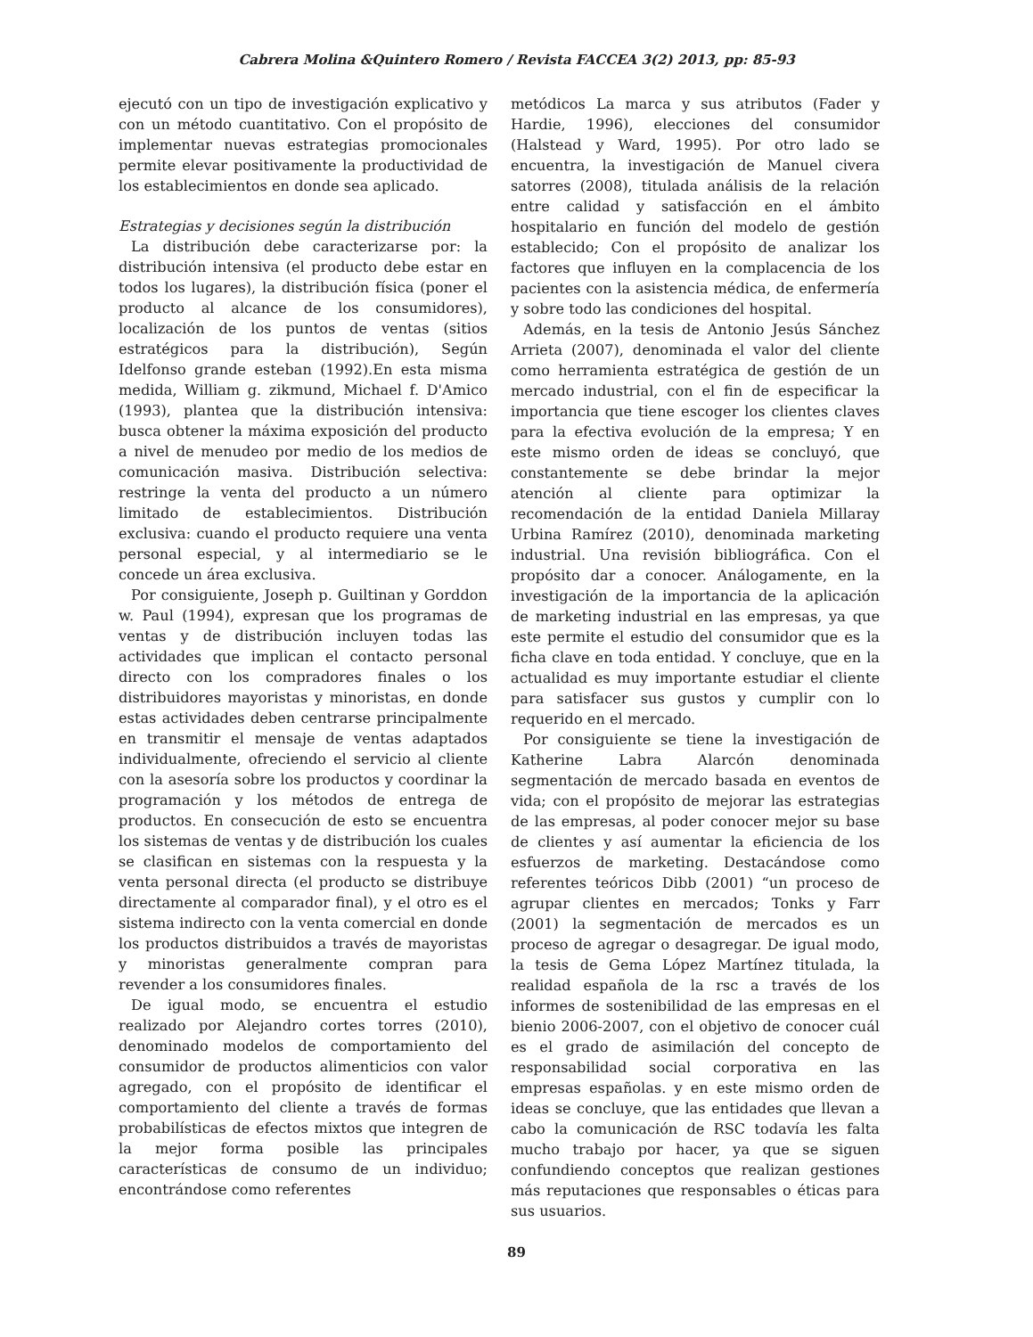Cabrera Molina &Quintero Romero / Revista FACCEA 3(2) 2013, pp: 85-93
ejecutó con un tipo de investigación explicativo y con un método cuantitativo. Con el propósito de implementar nuevas estrategias promocionales permite elevar positivamente la productividad de los establecimientos en donde sea aplicado.
Estrategias y decisiones según la distribución
La distribución debe caracterizarse por: la distribución intensiva (el producto debe estar en todos los lugares), la distribución física (poner el producto al alcance de los consumidores), localización de los puntos de ventas (sitios estratégicos para la distribución), Según Idelfonso grande esteban (1992).En esta misma medida, William g. zikmund, Michael f. D'Amico (1993), plantea que la distribución intensiva: busca obtener la máxima exposición del producto a nivel de menudeo por medio de los medios de comunicación masiva. Distribución selectiva: restringe la venta del producto a un número limitado de establecimientos. Distribución exclusiva: cuando el producto requiere una venta personal especial, y al intermediario se le concede un área exclusiva.
Por consiguiente, Joseph p. Guiltinan y Gorddon w. Paul (1994), expresan que los programas de ventas y de distribución incluyen todas las actividades que implican el contacto personal directo con los compradores finales o los distribuidores mayoristas y minoristas, en donde estas actividades deben centrarse principalmente en transmitir el mensaje de ventas adaptados individualmente, ofreciendo el servicio al cliente con la asesoría sobre los productos y coordinar la programación y los métodos de entrega de productos. En consecución de esto se encuentra los sistemas de ventas y de distribución los cuales se clasifican en sistemas con la respuesta y la venta personal directa (el producto se distribuye directamente al comparador final), y el otro es el sistema indirecto con la venta comercial en donde los productos distribuidos a través de mayoristas y minoristas generalmente compran para revender a los consumidores finales.
De igual modo, se encuentra el estudio realizado por Alejandro cortes torres (2010), denominado modelos de comportamiento del consumidor de productos alimenticios con valor agregado, con el propósito de identificar el comportamiento del cliente a través de formas probabilísticas de efectos mixtos que integren de la mejor forma posible las principales características de consumo de un individuo; encontrándose como referentes
metódicos La marca y sus atributos (Fader y Hardie, 1996), elecciones del consumidor (Halstead y Ward, 1995). Por otro lado se encuentra, la investigación de Manuel civera satorres (2008), titulada análisis de la relación entre calidad y satisfacción en el ámbito hospitalario en función del modelo de gestión establecido; Con el propósito de analizar los factores que influyen en la complacencia de los pacientes con la asistencia médica, de enfermería y sobre todo las condiciones del hospital.
Además, en la tesis de Antonio Jesús Sánchez Arrieta (2007), denominada el valor del cliente como herramienta estratégica de gestión de un mercado industrial, con el fin de especificar la importancia que tiene escoger los clientes claves para la efectiva evolución de la empresa; Y en este mismo orden de ideas se concluyó, que constantemente se debe brindar la mejor atención al cliente para optimizar la recomendación de la entidad Daniela Millaray Urbina Ramírez (2010), denominada marketing industrial. Una revisión bibliográfica. Con el propósito dar a conocer. Análogamente, en la investigación de la importancia de la aplicación de marketing industrial en las empresas, ya que este permite el estudio del consumidor que es la ficha clave en toda entidad. Y concluye, que en la actualidad es muy importante estudiar el cliente para satisfacer sus gustos y cumplir con lo requerido en el mercado.
Por consiguiente se tiene la investigación de Katherine Labra Alarcón denominada segmentación de mercado basada en eventos de vida; con el propósito de mejorar las estrategias de las empresas, al poder conocer mejor su base de clientes y así aumentar la eficiencia de los esfuerzos de marketing. Destacándose como referentes teóricos Dibb (2001) “un proceso de agrupar clientes en mercados; Tonks y Farr (2001) la segmentación de mercados es un proceso de agregar o desagregar. De igual modo, la tesis de Gema López Martínez titulada, la realidad española de la rsc a través de los informes de sostenibilidad de las empresas en el bienio 2006-2007, con el objetivo de conocer cuál es el grado de asimilación del concepto de responsabilidad social corporativa en las empresas españolas. y en este mismo orden de ideas se concluye, que las entidades que llevan a cabo la comunicación de RSC todavía les falta mucho trabajo por hacer, ya que se siguen confundiendo conceptos que realizan gestiones más reputaciones que responsables o éticas para sus usuarios.
89